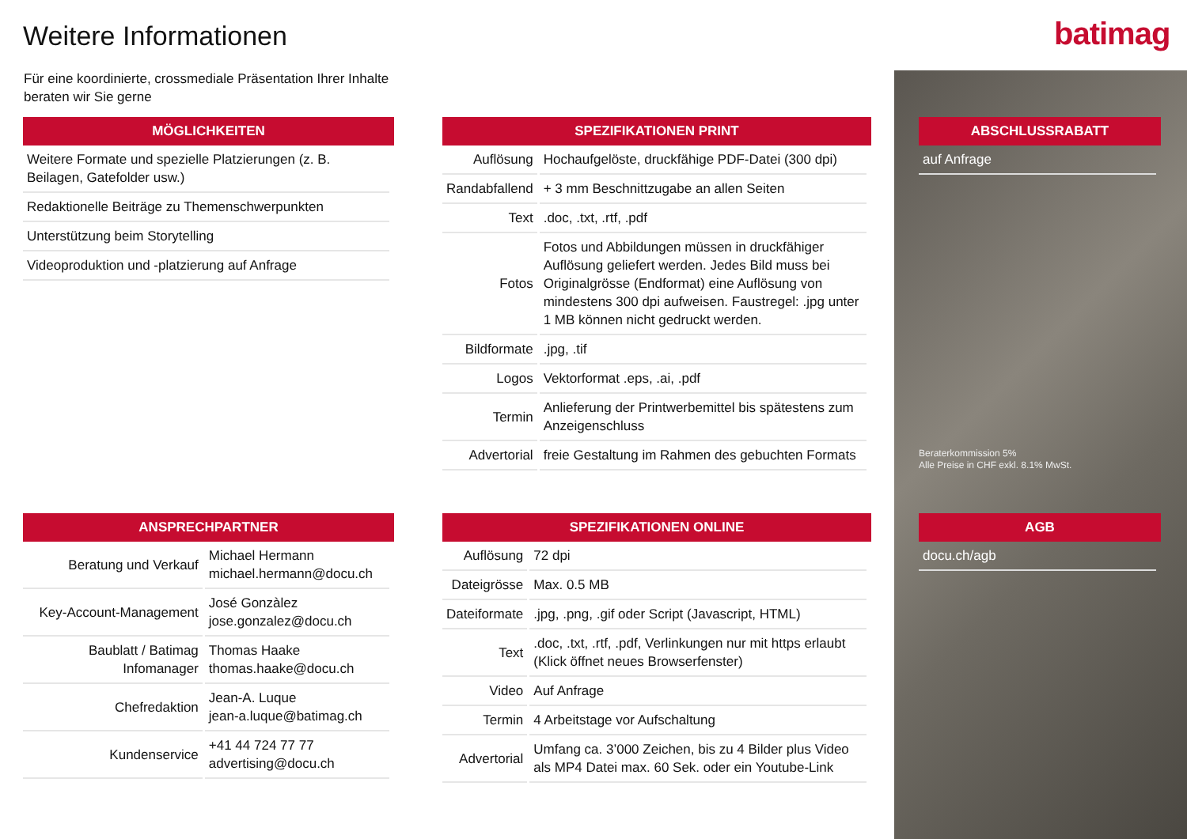Weitere Informationen batimag
Für eine koordinierte, crossmediale Präsentation Ihrer Inhalte beraten wir Sie gerne
MÖGLICHKEITEN
| Weitere Formate und spezielle Platzierungen (z. B. Beilagen, Gatefolder usw.) |
| Redaktionelle Beiträge zu Themenschwerpunkten |
| Unterstützung beim Storytelling |
| Videoproduktion und -platzierung auf Anfrage |
SPEZIFIKATIONEN PRINT
| Auflösung | Hochaufgelöste, druckfähige PDF-Datei (300 dpi) |
| Randabfallend | + 3 mm Beschnittzugabe an allen Seiten |
| Text | .doc, .txt, .rtf, .pdf |
| Fotos | Fotos und Abbildungen müssen in druckfähiger Auflösung geliefert werden. Jedes Bild muss bei Originalgrösse (Endformat) eine Auflösung von mindestens 300 dpi aufweisen. Faustregel: .jpg unter 1 MB können nicht gedruckt werden. |
| Bildformate | .jpg, .tif |
| Logos | Vektorformat .eps, .ai, .pdf |
| Termin | Anlieferung der Printwerbemittel bis spätestens zum Anzeigenschluss |
| Advertorial | freie Gestaltung im Rahmen des gebuchten Formats |
ABSCHLUSSRABATT
| auf Anfrage |
Beraterkommission 5%
Alle Preise in CHF exkl. 8.1% MwSt.
ANSPRECHPARTNER
| Beratung und Verkauf | Michael Hermann michael.hermann@docu.ch |
| Key-Account-Management | José Gonzàlez jose.gonzalez@docu.ch |
| Baublatt / Batimag Infomanager | Thomas Haake thomas.haake@docu.ch |
| Chefredaktion | Jean-A. Luque jean-a.luque@batimag.ch |
| Kundenservice | +41 44 724 77 77 advertising@docu.ch |
SPEZIFIKATIONEN ONLINE
| Auflösung | 72 dpi |
| Dateigrösse | Max. 0.5 MB |
| Dateiformate | .jpg, .png, .gif oder Script (Javascript, HTML) |
| Text | .doc, .txt, .rtf, .pdf, Verlinkungen nur mit https erlaubt (Klick öffnet neues Browserfenster) |
| Video | Auf Anfrage |
| Termin | 4 Arbeitstage vor Aufschaltung |
| Advertorial | Umfang ca. 3’000 Zeichen, bis zu 4 Bilder plus Video als MP4 Datei max. 60 Sek. oder ein Youtube-Link |
AGB
| docu.ch/agb |